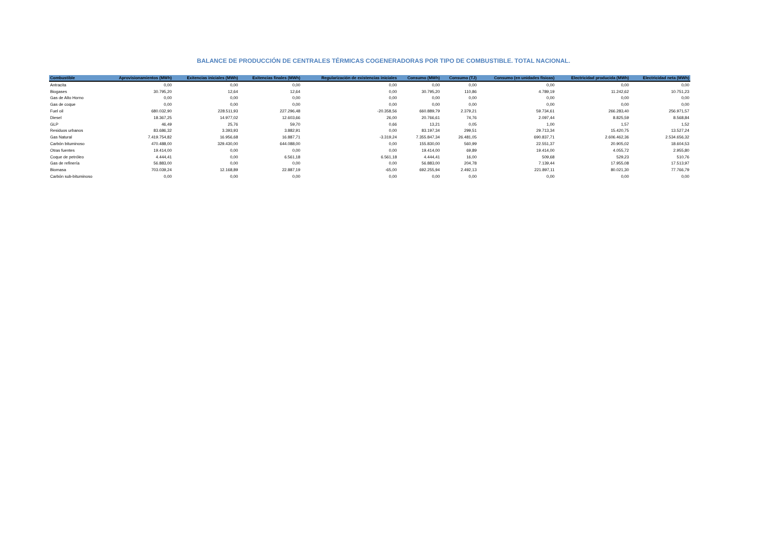BALANCE DE PRODUCCIÓN DE CENTRALES TÉRMICAS COGENERADORAS POR TIPO DE COMBUSTIBLE. TOTAL NACIONAL.
| Combustible | Aprovisionamientos (MWh) | Exitencias iniciales (MWh) | Exitencias finales (MWh) | Regularización de existencias iniciales | Consumo (MWh) | Consumo (TJ) | Consumo (en unidades físicas) | Electricidad producida (MWh) | Electricidad neta (MWh) |
| --- | --- | --- | --- | --- | --- | --- | --- | --- | --- |
| Antracita | 0,00 | 0,00 | 0,00 | 0,00 | 0,00 | 0,00 | 0,00 | 0,00 | 0,00 |
| Biogases | 30.795,20 | 12,64 | 12,64 | 0,00 | 30.795,20 | 110,86 | 4.789,19 | 11.242,62 | 10.751,23 |
| Gas de Alto Horno | 0,00 | 0,00 | 0,00 | 0,00 | 0,00 | 0,00 | 0,00 | 0,00 | 0,00 |
| Gas de coque | 0,00 | 0,00 | 0,00 | 0,00 | 0,00 | 0,00 | 0,00 | 0,00 | 0,00 |
| Fuel oil | 680.032,90 | 228.511,93 | 227.296,48 | -20.358,56 | 660.889,79 | 2.379,21 | 59.734,61 | 266.283,40 | 256.971,57 |
| Diesel | 18.367,25 | 14.977,02 | 12.603,66 | 26,00 | 20.766,61 | 74,76 | 2.097,44 | 8.825,59 | 8.568,84 |
| GLP | 46,49 | 25,76 | 59,70 | 0,66 | 13,21 | 0,05 | 1,00 | 1,57 | 1,52 |
| Residuos urbanos | 83.686,32 | 3.393,93 | 3.882,91 | 0,00 | 83.197,34 | 299,51 | 29.713,34 | 15.420,75 | 13.527,24 |
| Gas Natural | 7.419.754,82 | 16.956,68 | 16.887,71 | -3.319,24 | 7.355.847,34 | 26.481,05 | 690.837,71 | 2.606.462,36 | 2.534.656,32 |
| Carbón bituminoso | 470.488,00 | 329.430,00 | 644.088,00 | 0,00 | 155.830,00 | 560,99 | 22.551,37 | 20.905,02 | 18.604,53 |
| Otras fuentes | 19.414,00 | 0,00 | 0,00 | 0,00 | 19.414,00 | 69,89 | 19.414,00 | 4.055,72 | 2.955,80 |
| Coque de petróleo | 4.444,41 | 0,00 | 6.561,18 | 6.561,18 | 4.444,41 | 16,00 | 509,68 | 529,23 | 510,76 |
| Gas de refinería | 56.883,00 | 0,00 | 0,00 | 0,00 | 56.883,00 | 204,78 | 7.139,44 | 17.955,08 | 17.513,97 |
| Biomasa | 703.039,24 | 12.168,89 | 22.887,19 | -65,00 | 692.255,94 | 2.492,13 | 221.897,11 | 80.021,30 | 77.766,79 |
| Carbón sub-bituminoso | 0,00 | 0,00 | 0,00 | 0,00 | 0,00 | 0,00 | 0,00 | 0,00 | 0,00 |